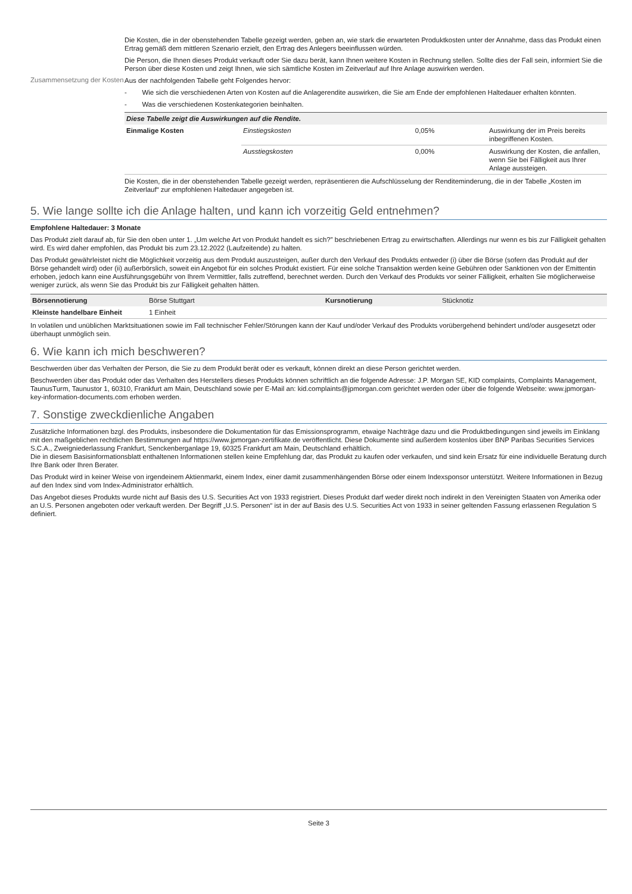Die Kosten, die in der obenstehenden Tabelle gezeigt werden, geben an, wie stark die erwarteten Produktkosten unter der Annahme, dass das Produkt einen Ertrag gemäß dem mittleren Szenario erzielt, den Ertrag des Anlegers beeinflussen würden.
Die Person, die Ihnen dieses Produkt verkauft oder Sie dazu berät, kann Ihnen weitere Kosten in Rechnung stellen. Sollte dies der Fall sein, informiert Sie die Person über diese Kosten und zeigt Ihnen, wie sich sämtliche Kosten im Zeitverlauf auf Ihre Anlage auswirken werden.
Zusammensetzung der Kosten
Aus der nachfolgenden Tabelle geht Folgendes hervor:
- Wie sich die verschiedenen Arten von Kosten auf die Anlagerendite auswirken, die Sie am Ende der empfohlenen Haltedauer erhalten könnten.
- Was die verschiedenen Kostenkategorien beinhalten.
| Diese Tabelle zeigt die Auswirkungen auf die Rendite. | | | |
| --- | --- | --- | --- |
| Einmalige Kosten | Einstiegskosten | 0,05% | Auswirkung der im Preis bereits inbegriffenen Kosten. |
| | Ausstiegskosten | 0,00% | Auswirkung der Kosten, die anfallen, wenn Sie bei Fälligkeit aus Ihrer Anlage aussteigen. |
Die Kosten, die in der obenstehenden Tabelle gezeigt werden, repräsentieren die Aufschlüsselung der Renditeminderung, die in der Tabelle „Kosten im Zeitverlauf“ zur empfohlenen Haltedauer angegeben ist.
5. Wie lange sollte ich die Anlage halten, und kann ich vorzeitig Geld entnehmen?
Empfohlene Haltedauer: 3 Monate
Das Produkt zielt darauf ab, für Sie den oben unter 1. „Um welche Art von Produkt handelt es sich?” beschriebenen Ertrag zu erwirtschaften. Allerdings nur wenn es bis zur Fälligkeit gehalten wird. Es wird daher empfohlen, das Produkt bis zum 23.12.2022 (Laufzeitende) zu halten.
Das Produkt gewährleistet nicht die Möglichkeit vorzeitig aus dem Produkt auszusteigen, außer durch den Verkauf des Produkts entweder (i) über die Börse (sofern das Produkt auf der Börse gehandelt wird) oder (ii) außerbörslich, soweit ein Angebot für ein solches Produkt existiert. Für eine solche Transaktion werden keine Gebühren oder Sanktionen von der Emittentin erhoben, jedoch kann eine Ausführungsgebühr von Ihrem Vermittler, falls zutreffend, berechnet werden. Durch den Verkauf des Produkts vor seiner Fälligkeit, erhalten Sie möglicherweise weniger zurück, als wenn Sie das Produkt bis zur Fälligkeit gehalten hätten.
| Börsennotierung | Börse Stuttgart | Kursnotierung | Stücknotiz |
| Kleinste handelbare Einheit | 1 Einheit | | |
In volatilen und unüblichen Marktsituationen sowie im Fall technischer Fehler/Störungen kann der Kauf und/oder Verkauf des Produkts vorübergehend behindert und/oder ausgesetzt oder überhaupt unmöglich sein.
6. Wie kann ich mich beschweren?
Beschwerden über das Verhalten der Person, die Sie zu dem Produkt berät oder es verkauft, können direkt an diese Person gerichtet werden.
Beschwerden über das Produkt oder das Verhalten des Herstellers dieses Produkts können schriftlich an die folgende Adresse: J.P. Morgan SE, KID complaints, Complaints Management, TaunusTurm, Taunustor 1, 60310, Frankfurt am Main, Deutschland sowie per E-Mail an: kid.complaints@jpmorgan.com gerichtet werden oder über die folgende Webseite: www.jpmorgan-key-information-documents.com erhoben werden.
7. Sonstige zweckdienliche Angaben
Zusätzliche Informationen bzgl. des Produkts, insbesondere die Dokumentation für das Emissionsprogramm, etwaige Nachträge dazu und die Produktbedingungen sind jeweils im Einklang mit den maßgeblichen rechtlichen Bestimmungen auf https://www.jpmorgan-zertifikate.de veröffentlicht. Diese Dokumente sind außerdem kostenlos über BNP Paribas Securities Services S.C.A., Zweigniederlassung Frankfurt, Senckenberganlage 19, 60325 Frankfurt am Main, Deutschland erhältlich.
Die in diesem Basisinformationsblatt enthaltenen Informationen stellen keine Empfehlung dar, das Produkt zu kaufen oder verkaufen, und sind kein Ersatz für eine individuelle Beratung durch Ihre Bank oder Ihren Berater.
Das Produkt wird in keiner Weise von irgendeinem Aktienmarkt, einem Index, einer damit zusammenhängenden Börse oder einem Indexsponsor unterstützt. Weitere Informationen in Bezug auf den Index sind vom Index-Administrator erhältlich.
Das Angebot dieses Produkts wurde nicht auf Basis des U.S. Securities Act von 1933 registriert. Dieses Produkt darf weder direkt noch indirekt in den Vereinigten Staaten von Amerika oder an U.S. Personen angeboten oder verkauft werden. Der Begriff „U.S. Personen“ ist in der auf Basis des U.S. Securities Act von 1933 in seiner geltenden Fassung erlassenen Regulation S definiert.
Seite 3